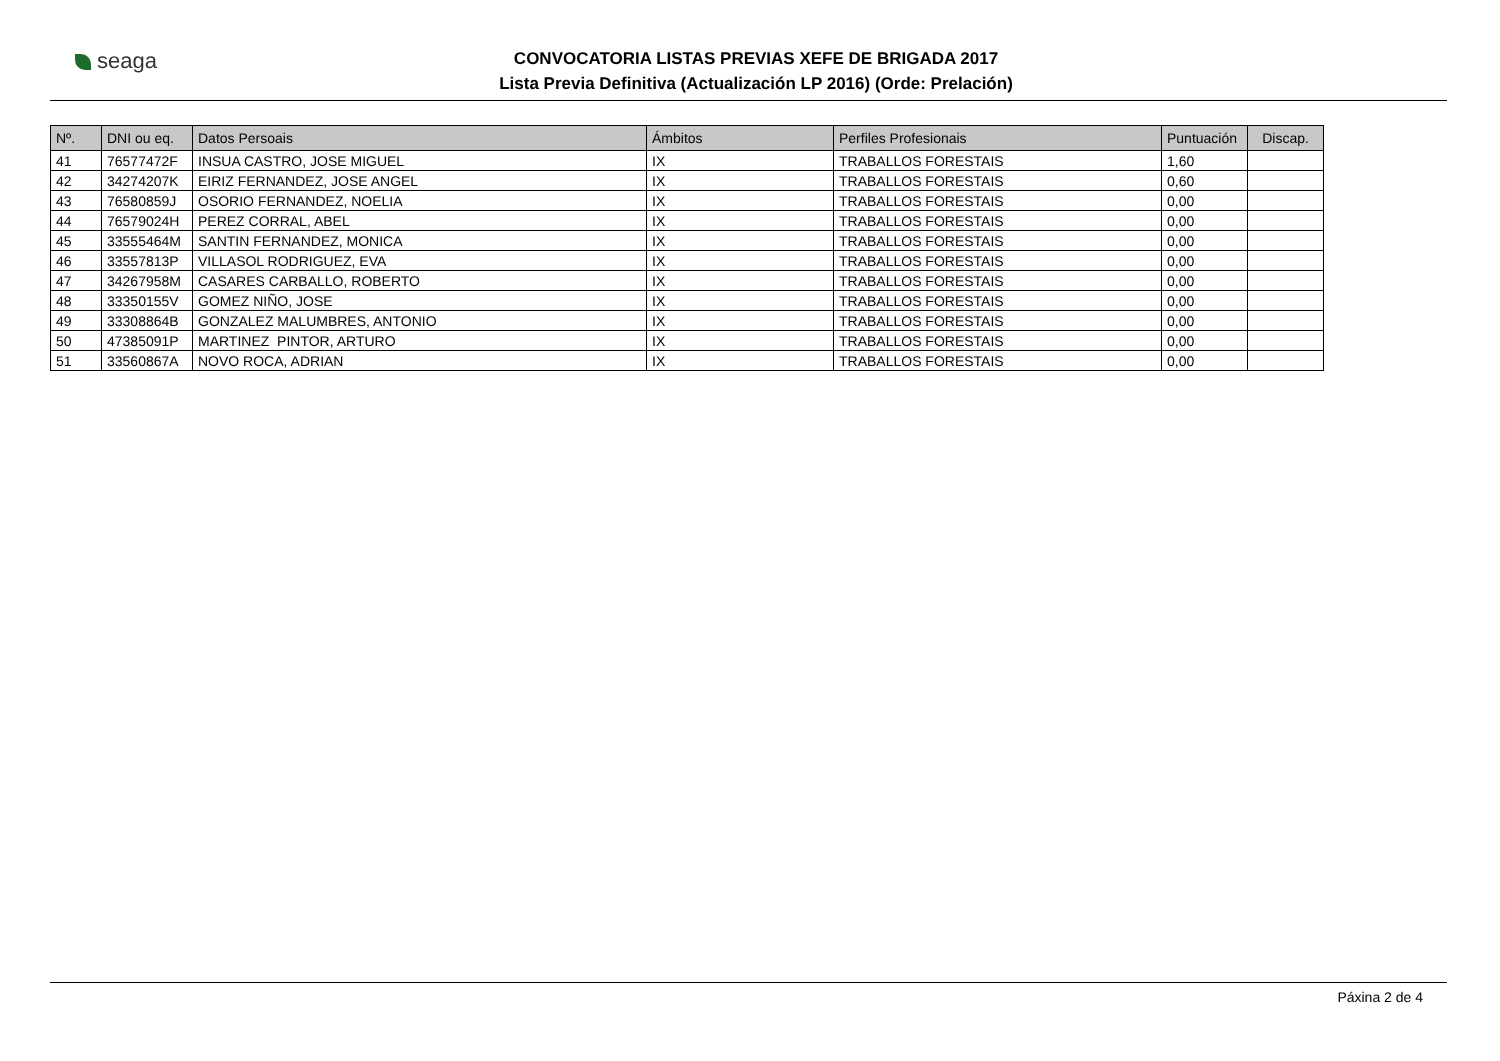seaga
CONVOCATORIA LISTAS PREVIAS XEFE DE BRIGADA 2017
Lista Previa Definitiva (Actualización LP 2016) (Orde: Prelación)
| Nº. | DNI ou eq. | Datos Persoais | Ámbitos | Perfiles Profesionais | Puntuación | Discap. |
| --- | --- | --- | --- | --- | --- | --- |
| 41 | 76577472F | INSUA CASTRO, JOSE MIGUEL | IX | TRABALLOS FORESTAIS | 1,60 | |
| 42 | 34274207K | EIRIZ FERNANDEZ, JOSE ANGEL | IX | TRABALLOS FORESTAIS | 0,60 | |
| 43 | 76580859J | OSORIO FERNANDEZ, NOELIA | IX | TRABALLOS FORESTAIS | 0,00 | |
| 44 | 76579024H | PEREZ CORRAL, ABEL | IX | TRABALLOS FORESTAIS | 0,00 | |
| 45 | 33555464M | SANTIN FERNANDEZ, MONICA | IX | TRABALLOS FORESTAIS | 0,00 | |
| 46 | 33557813P | VILLASOL RODRIGUEZ, EVA | IX | TRABALLOS FORESTAIS | 0,00 | |
| 47 | 34267958M | CASARES CARBALLO, ROBERTO | IX | TRABALLOS FORESTAIS | 0,00 | |
| 48 | 33350155V | GOMEZ NIÑO, JOSE | IX | TRABALLOS FORESTAIS | 0,00 | |
| 49 | 33308864B | GONZALEZ MALUMBRES, ANTONIO | IX | TRABALLOS FORESTAIS | 0,00 | |
| 50 | 47385091P | MARTINEZ PINTOR, ARTURO | IX | TRABALLOS FORESTAIS | 0,00 | |
| 51 | 33560867A | NOVO ROCA, ADRIAN | IX | TRABALLOS FORESTAIS | 0,00 | |
Páxina 2 de 4